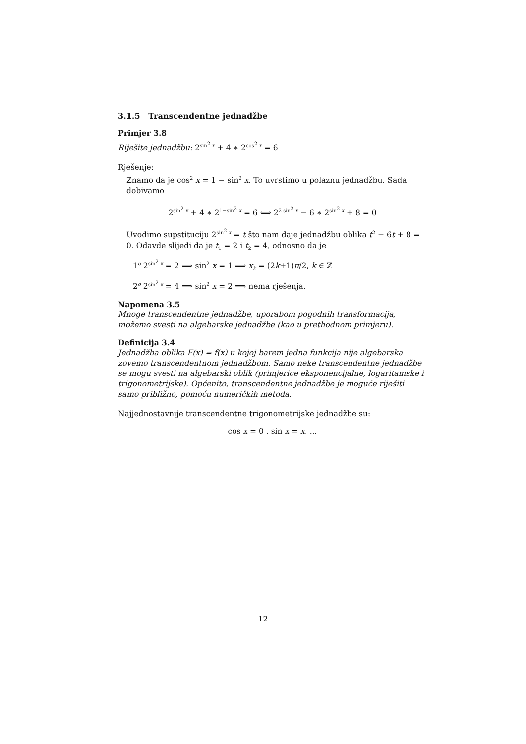3.1.5 Transcendentne jednadžbe
Primjer 3.8
Riješite jednadžbu: 2<sup>sin<sup>2</sup> x</sup> + 4 ∗ 2<sup>cos<sup>2</sup> x</sup> = 6
Rješenje:
Znamo da je cos<sup>2</sup> x = 1 − sin<sup>2</sup> x. To uvrstimo u polaznu jednadžbu. Sada dobivamo
2<sup>sin<sup>2</sup> x</sup> + 4 ∗ 2<sup>1−sin<sup>2</sup> x</sup> = 6 ⟺ 2<sup>2 sin<sup>2</sup> x</sup> − 6 ∗ 2<sup>sin<sup>2</sup> x</sup> + 8 = 0
Uvodimo supstituciju 2<sup>sin<sup>2</sup> x</sup> = t što nam daje jednadžbu oblika t<sup>2</sup> − 6t + 8 = 0. Odavde slijedi da je t<sub>1</sub> = 2 i t<sub>2</sub> = 4, odnosno da je
1<sup>o</sup> 2<sup>sin<sup>2</sup> x</sup> = 2 ⟹ sin<sup>2</sup> x = 1 ⟹ x<sub>k</sub> = (2k+1)π/2, k ∈ ℤ
2<sup>o</sup> 2<sup>sin<sup>2</sup> x</sup> = 4 ⟹ sin<sup>2</sup> x = 2 ⟹ nema rješenja.
Napomena 3.5
Mnoge transcendentne jednadžbe, uporabom pogodnih transformacija, možemo svesti na algebarske jednadžbe (kao u prethodnom primjeru).
Definicija 3.4
Jednadžba oblika F(x) = f(x) u kojoj barem jedna funkcija nije algebarska zovemo transcendentnom jednadžbom. Samo neke transcendentne jednadžbe se mogu svesti na algebarski oblik (primjerice eksponencijalne, logaritamske i trigonometrijske). Općenito, transcendentne jednadžbe je moguće riješiti samo približno, pomoću numeričkih metoda.
Najjednostavnije transcendentne trigonometrijske jednadžbe su:
cos x = 0 , sin x = x, ...
12